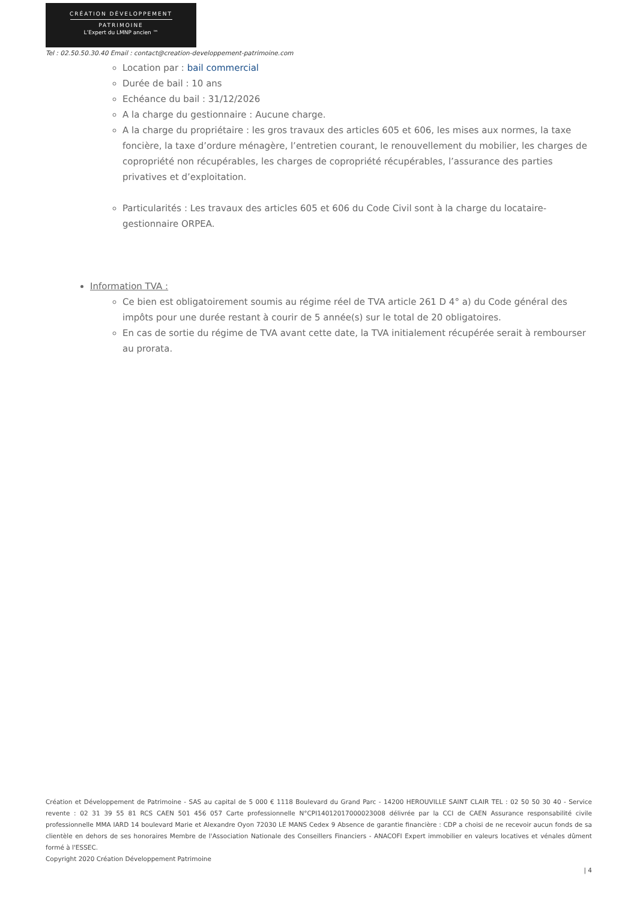CRÉATION DÉVELOPPEMENT
PATRIMOINE
L’Expert du LMNP ancien ™
Tel : 02.50.50.30.40 Email : contact@creation-developpement-patrimoine.com
Location par : bail commercial
Durée de bail : 10 ans
Echéance du bail : 31/12/2026
A la charge du gestionnaire : Aucune charge.
A la charge du propriétaire : les gros travaux des articles 605 et 606, les mises aux normes, la taxe foncière, la taxe d’ordure ménagère, l’entretien courant, le renouvellement du mobilier, les charges de copropriété non récupérables, les charges de copropriété récupérables, l’assurance des parties privatives et d’exploitation.
Particularités : Les travaux des articles 605 et 606 du Code Civil sont à la charge du locataire-gestionnaire ORPEA.
Information TVA :
Ce bien est obligatoirement soumis au régime réel de TVA article 261 D 4° a) du Code général des impôts pour une durée restant à courir de 5 année(s) sur le total de 20 obligatoires.
En cas de sortie du régime de TVA avant cette date, la TVA initialement récupérée serait à rembourser au prorata.
Création et Développement de Patrimoine - SAS au capital de 5 000 € 1118 Boulevard du Grand Parc - 14200 HEROUVILLE SAINT CLAIR TEL : 02 50 50 30 40 - Service revente : 02 31 39 55 81 RCS CAEN 501 456 057 Carte professionnelle N°CPI14012017000023008 délivrée par la CCI de CAEN Assurance responsabilité civile professionnelle MMA IARD 14 boulevard Marie et Alexandre Oyon 72030 LE MANS Cedex 9 Absence de garantie financière : CDP a choisi de ne recevoir aucun fonds de sa clientèle en dehors de ses honoraires Membre de l'Association Nationale des Conseillers Financiers - ANACOFI Expert immobilier en valeurs locatives et vénales dûment formé à l'ESSEC.
Copyright 2020 Création Développement Patrimoine
| 4